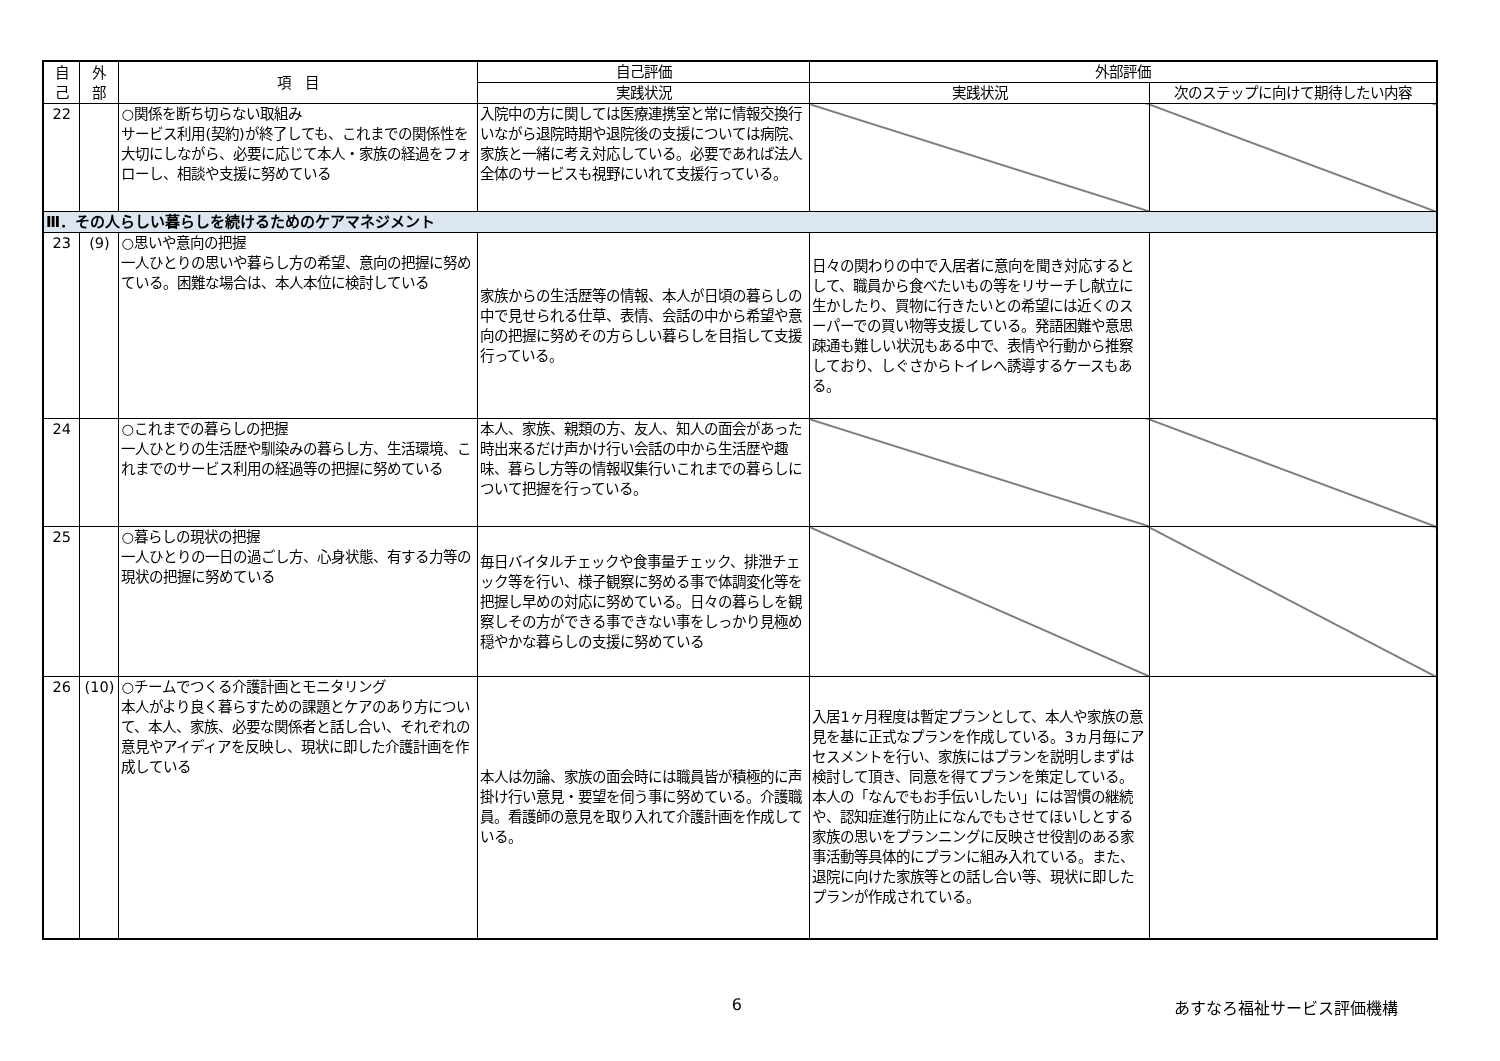| 自 己 | 外 部 | 項 目 | 自己評価 | 外部評価 | |
| --- | --- | --- | --- | --- | --- |
| | | | 実践状況 | 実践状況 | 次のステップに向けて期待したい内容 |
| 22 | | ○関係を断ち切らない取組み サービス利用(契約)が終了しても、これまでの関係性を大切にしながら、必要に応じて本人・家族の経過をフォローし、相談や支援に努めている | 入院中の方に関しては医療連携室と常に情報交換行いながら退院時期や退院後の支援については病院、家族と一緒に考え対応している。必要であれば法人全体のサービスも視野にいれて支援行っている。 | | |
| Ⅲ．その人らしい暮らしを続けるためのケアマネジメント | | | | | |
| 23 | (9) | ○思いや意向の把握 一人ひとりの思いや暮らし方の希望、意向の把握に努めている。困難な場合は、本人本位に検討している | 家族からの生活歴等の情報、本人が日頃の暮らしの中で見せられる仕草、表情、会話の中から希望や意向の把握に努めその方らしい暮らしを目指して支援行っている。 | 日々の関わりの中で入居者に意向を聞き対応するとして、職員から食べたいもの等をリサーチし献立に生かしたり、買物に行きたいとの希望には近くのスーパーでの買い物等支援している。発語困難や意思疎通も難しい状況もある中で、表情や行動から推察しており、しぐさからトイレへ誘導するケースもある。 | |
| 24 | | ○これまでの暮らしの把握 一人ひとりの生活歴や馴染みの暮らし方、生活環境、これまでのサービス利用の経過等の把握に努めている | 本人、家族、親類の方、友人、知人の面会があった時出来るだけ声かけ行い会話の中から生活歴や趣味、暮らし方等の情報収集行いこれまでの暮らしについて把握を行っている。 | | |
| 25 | | ○暮らしの現状の把握 一人ひとりの一日の過ごし方、心身状態、有する力等の現状の把握に努めている | 毎日バイタルチェックや食事量チェック、排泄チェック等を行い、様子観察に努める事で体調変化等を把握し早めの対応に努めている。日々の暮らしを観察しその方ができる事できない事をしっかり見極め穏やかな暮らしの支援に努めている | | |
| 26 | (10) | ○チームでつくる介護計画とモニタリング 本人がより良く暮らすための課題とケアのあり方について、本人、家族、必要な関係者と話し合い、それぞれの意見やアイディアを反映し、現状に即した介護計画を作成している | 本人は勿論、家族の面会時には職員皆が積極的に声掛け行い意見・要望を伺う事に努めている。介護職員。看護師の意見を取り入れて介護計画を作成している。 | 入居1ヶ月程度は暫定プランとして、本人や家族の意見を基に正式なプランを作成している。3ヵ月毎にアセスメントを行い、家族にはプランを説明しまずは検討して頂き、同意を得てプランを策定している。本人の「なんでもお手伝いしたい」には習慣の継続や、認知症進行防止になんでもさせてほいしとする家族の思いをプランニングに反映させ役割のある家事活動等具体的にプランに組み入れている。また、退院に向けた家族等との話し合い等、現状に即したプランが作成されている。 | |
6 あすなろ福祉サービス評価機構